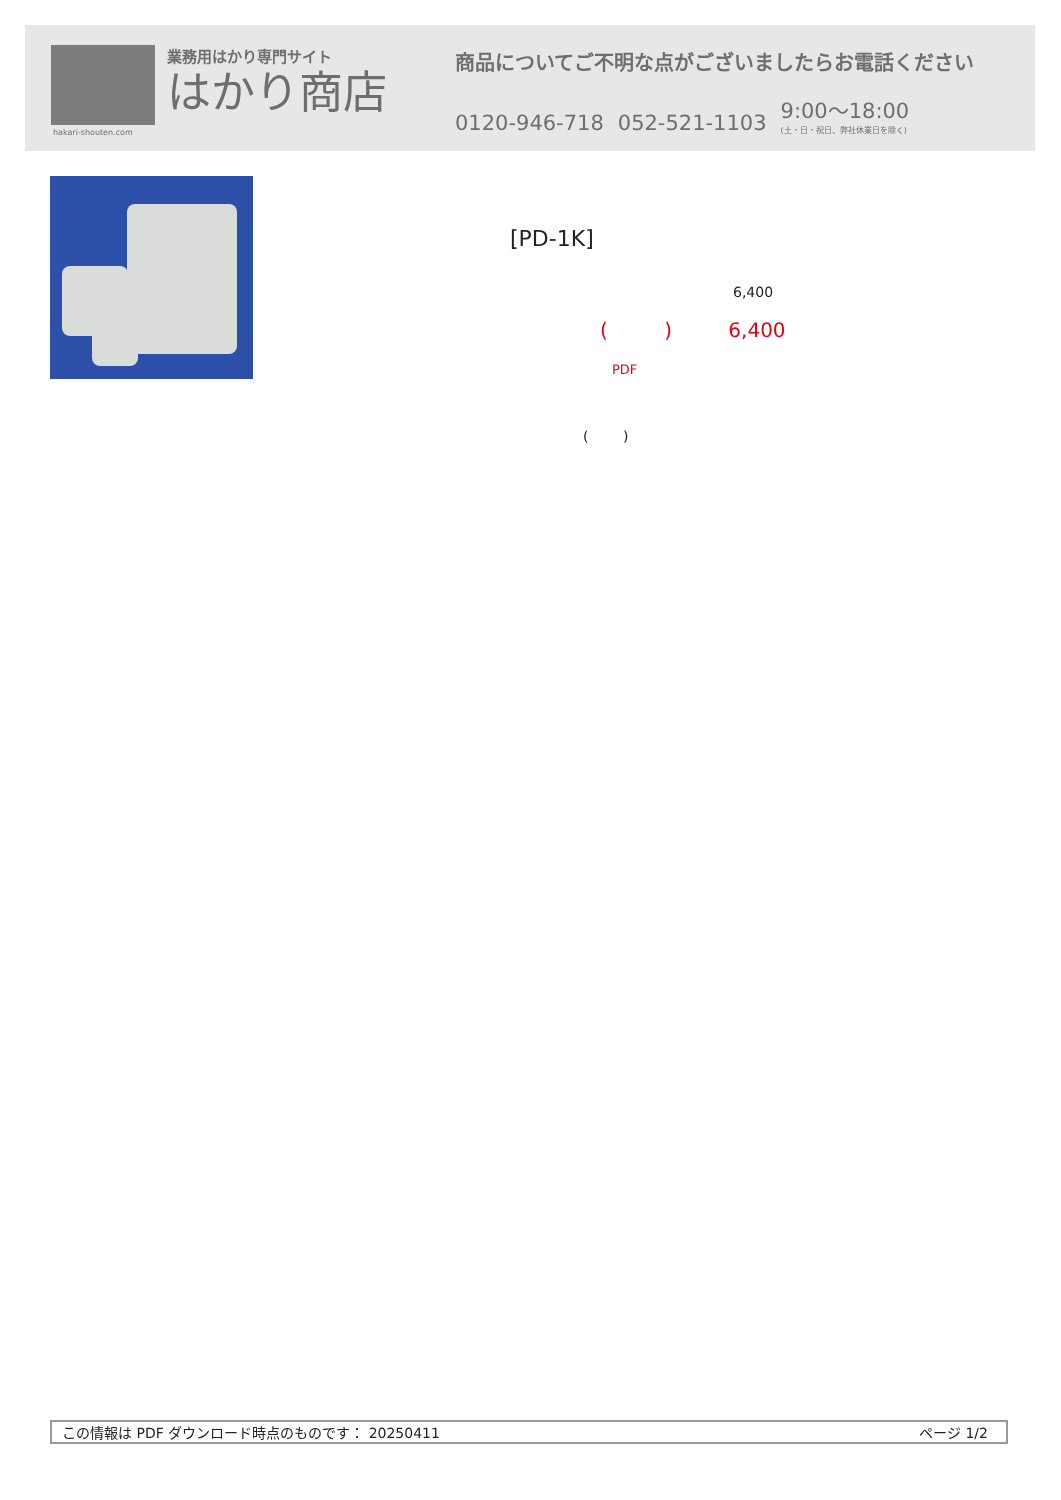hakari-shouten.com
業務用はかり専門サイト
はかり商店
商品についてご不明な点がございましたらお電話ください
0120-946-718
052-521-1103
9:00〜18:00
(土・日・祝日、弊社休業日を除く)
[PD-1K]
6,400
( ) 6,400
PDF
( )
この情報は PDF ダウンロード時点のものです： 20250411 ページ 1/2